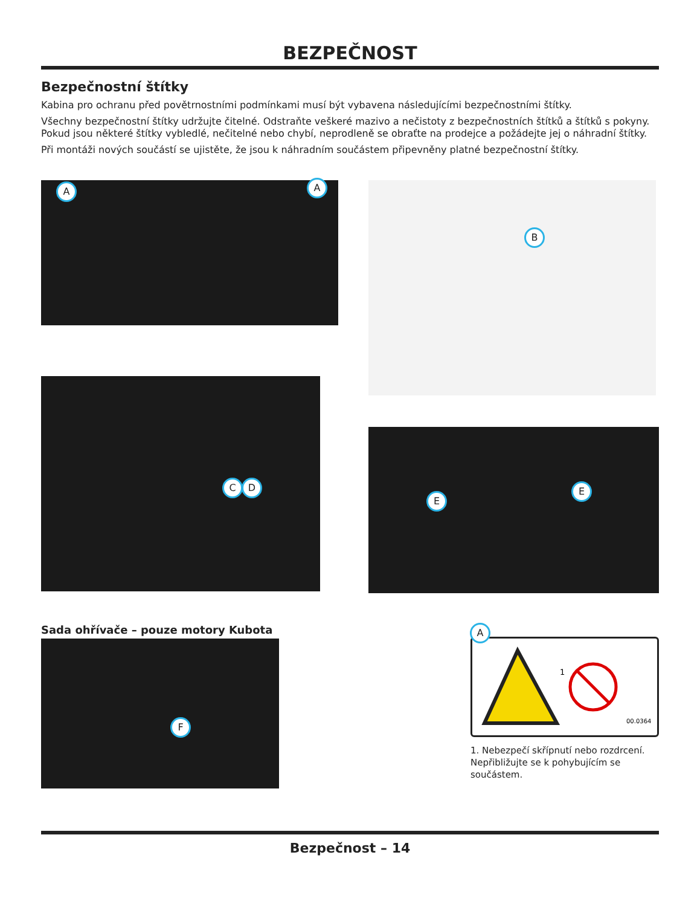BEZPEČNOST
Bezpečnostní štítky
Kabina pro ochranu před povětrnostními podmínkami musí být vybavena následujícími bezpečnostními štítky.
Všechny bezpečnostní štítky udržujte čitelné. Odstraňte veškeré mazivo a nečistoty z bezpečnostních štítků a štítků s pokyny. Pokud jsou některé štítky vybledlé, nečitelné nebo chybí, neprodleně se obraťte na prodejce a požádejte jej o náhradní štítky.
Při montáži nových součástí se ujistěte, že jsou k náhradním součástem připevněny platné bezpečnostní štítky.
A A
C D
B
E
E
Sada ohřívače – pouze motory Kubota
F
A
1
00.0364
1. Nebezpečí skřípnutí nebo rozdrcení. Nepřibližujte se k pohybujícím se součástem.
Bezpečnost – 14